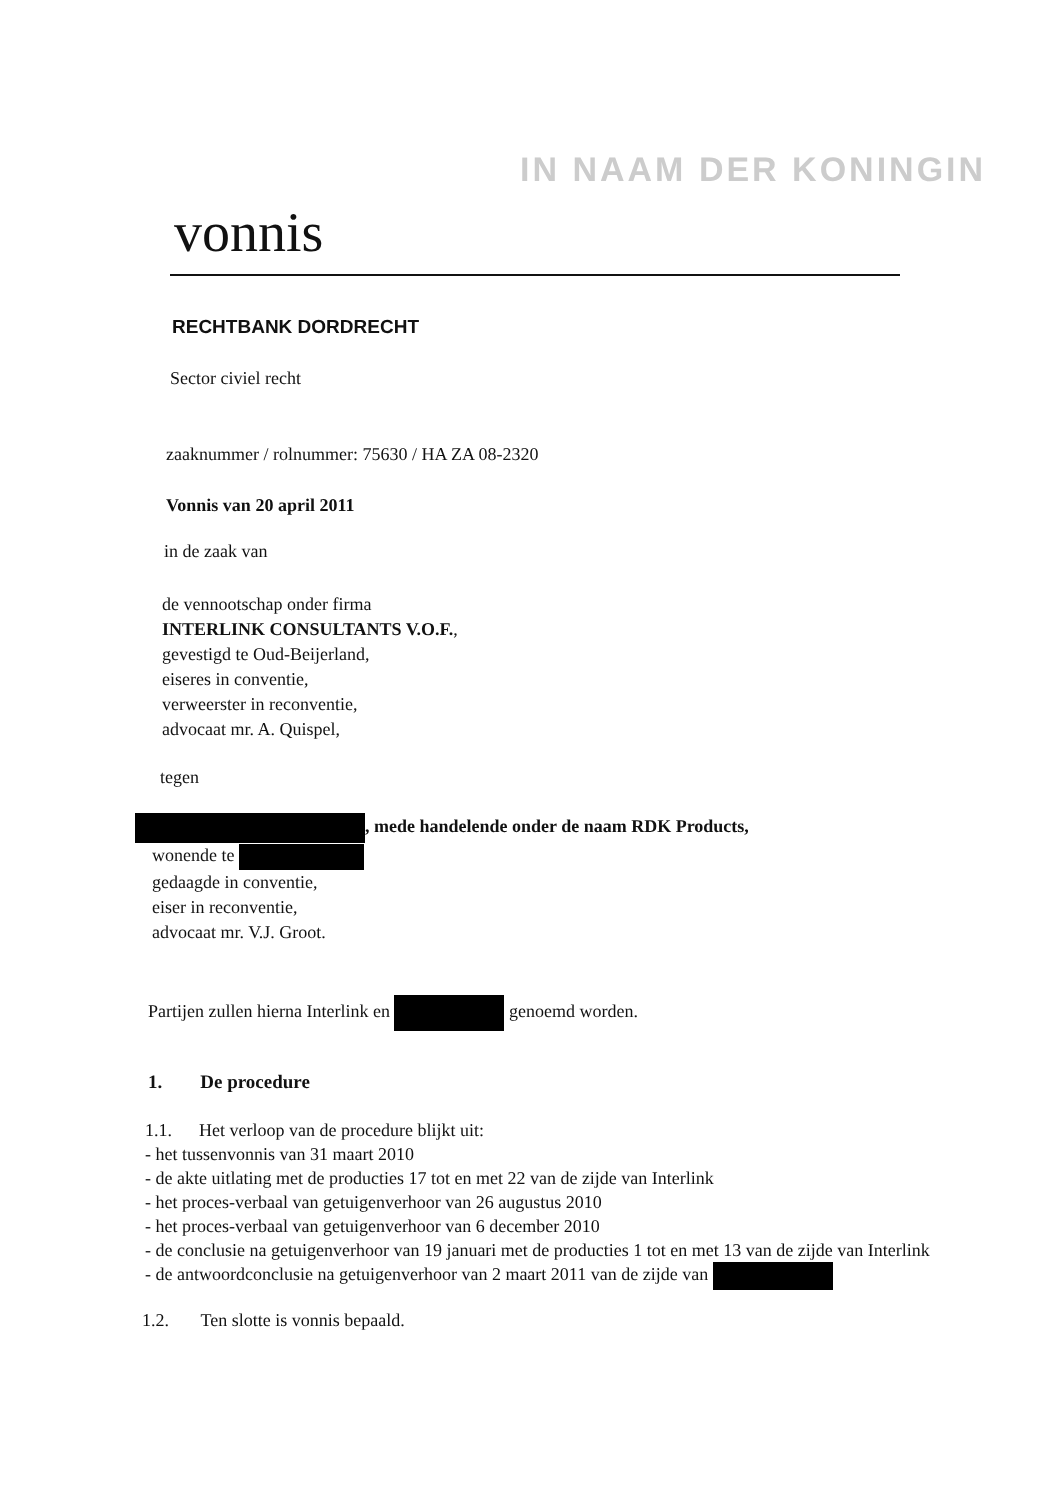IN NAAM DER KONINGIN
vonnis
RECHTBANK DORDRECHT
Sector civiel recht
zaaknummer / rolnummer: 75630 / HA ZA 08-2320
Vonnis van 20 april 2011
in de zaak van
de vennootschap onder firma
INTERLINK CONSULTANTS V.O.F.,
gevestigd te Oud-Beijerland,
eiseres in conventie,
verweerster in reconventie,
advocaat mr. A. Quispel,
tegen
, mede handelende onder de naam RDK Products,
wonende te
gedaagde in conventie,
eiser in reconventie,
advocaat mr. V.J. Groot.
Partijen zullen hierna Interlink en genoemd worden.
1. De procedure
1.1. Het verloop van de procedure blijkt uit:
- het tussenvonnis van 31 maart 2010
- de akte uitlating met de producties 17 tot en met 22 van de zijde van Interlink
- het proces-verbaal van getuigenverhoor van 26 augustus 2010
- het proces-verbaal van getuigenverhoor van 6 december 2010
- de conclusie na getuigenverhoor van 19 januari met de producties 1 tot en met 13 van de zijde van Interlink
- de antwoordconclusie na getuigenverhoor van 2 maart 2011 van de zijde van
1.2. Ten slotte is vonnis bepaald.